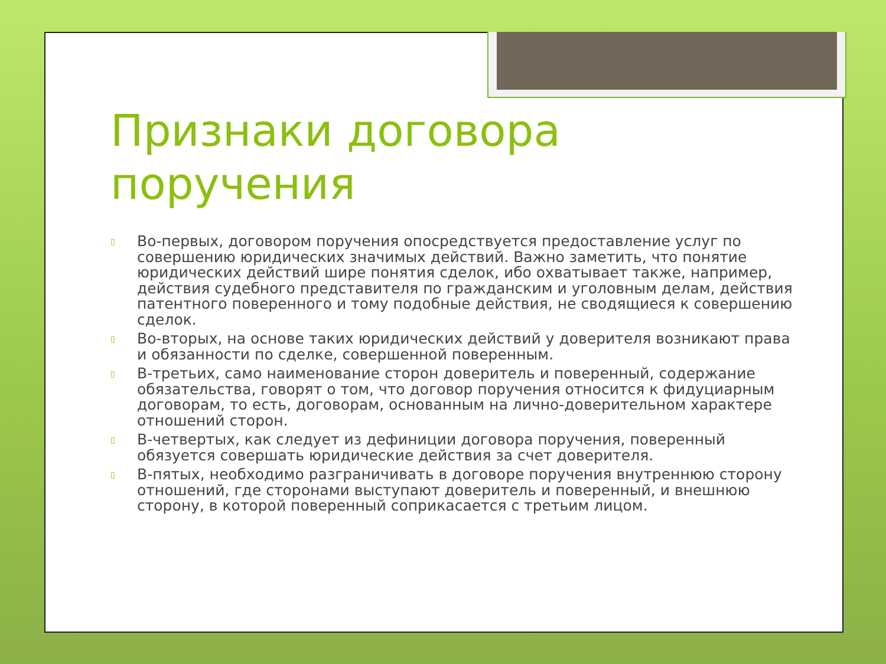Признаки договора поручения
▯ Во-первых, договором поручения опосредствуется предоставление услуг по совершению юридических значимых действий. Важно заметить, что понятие юридических действий шире понятия сделок, ибо охватывает также, например, действия судебного представителя по гражданским и уголовным делам, действия патентного поверенного и тому подобные действия, не сводящиеся к совершению сделок.
▯ Во-вторых, на основе таких юридических действий у доверителя возникают права и обязанности по сделке, совершенной поверенным.
▯ В-третьих, само наименование сторон доверитель и поверенный, содержание обязательства, говорят о том, что договор поручения относится к фидуциарным договорам, то есть, договорам, основанным на лично-доверительном характере отношений сторон.
▯ В-четвертых, как следует из дефиниции договора поручения, поверенный обязуется совершать юридические действия за счет доверителя.
▯ В-пятых, необходимо разграничивать в договоре поручения внутреннюю сторону отношений, где сторонами выступают доверитель и поверенный, и внешнюю сторону, в которой поверенный соприкасается с третьим лицом.